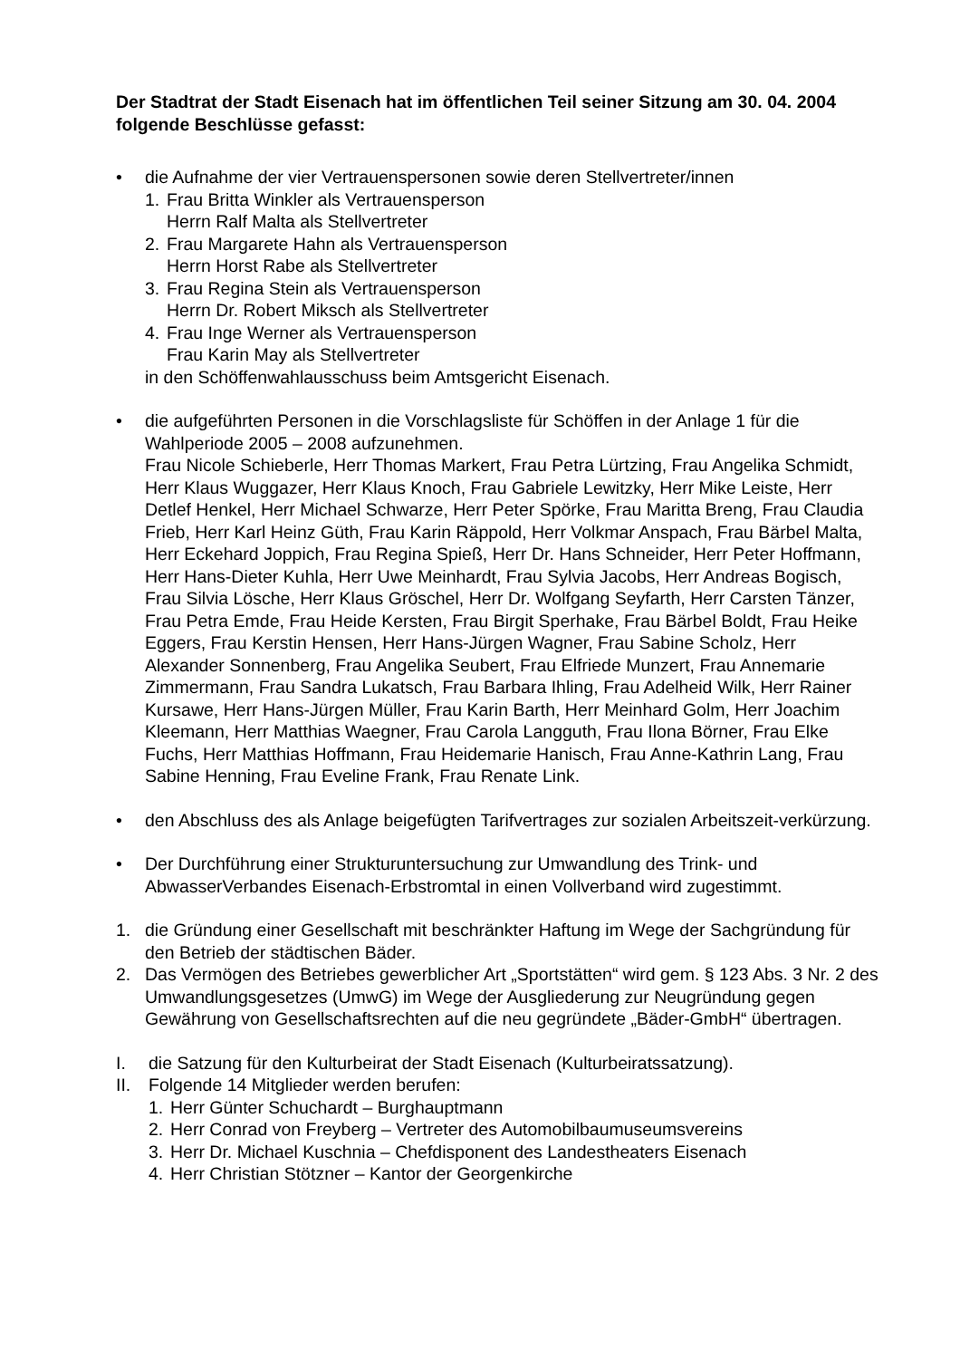Der Stadtrat der Stadt Eisenach hat im öffentlichen Teil seiner Sitzung am 30. 04. 2004 folgende Beschlüsse gefasst:
• die Aufnahme der vier Vertrauenspersonen sowie deren Stellvertreter/innen
1. Frau Britta Winkler als Vertrauensperson
Herrn Ralf Malta als Stellvertreter
2. Frau Margarete Hahn als Vertrauensperson
Herrn Horst Rabe als Stellvertreter
3. Frau Regina Stein als Vertrauensperson
Herrn Dr. Robert Miksch als Stellvertreter
4. Frau Inge Werner als Vertrauensperson
Frau Karin May als Stellvertreter
in den Schöffenwahlausschuss beim Amtsgericht Eisenach.
• die aufgeführten Personen in die Vorschlagsliste für Schöffen in der Anlage 1 für die Wahlperiode 2005 – 2008 aufzunehmen.
Frau Nicole Schieberle, Herr Thomas Markert, Frau Petra Lürtzing, Frau Angelika Schmidt, Herr Klaus Wuggazer, Herr Klaus Knoch, Frau Gabriele Lewitzky, Herr Mike Leiste, Herr Detlef Henkel, Herr Michael Schwarze, Herr Peter Spörke, Frau Maritta Breng, Frau Claudia Frieb, Herr Karl Heinz Güth, Frau Karin Räppold, Herr Volkmar Anspach, Frau Bärbel Malta, Herr Eckehard Joppich, Frau Regina Spieß, Herr Dr. Hans Schneider, Herr Peter Hoffmann, Herr Hans-Dieter Kuhla, Herr Uwe Meinhardt, Frau Sylvia Jacobs, Herr Andreas Bogisch, Frau Silvia Lösche, Herr Klaus Gröschel, Herr Dr. Wolfgang Seyfarth, Herr Carsten Tänzer, Frau Petra Emde, Frau Heide Kersten, Frau Birgit Sperhake, Frau Bärbel Boldt, Frau Heike Eggers, Frau Kerstin Hensen, Herr Hans-Jürgen Wagner, Frau Sabine Scholz, Herr Alexander Sonnenberg, Frau Angelika Seubert, Frau Elfriede Munzert, Frau Annemarie Zimmermann, Frau Sandra Lukatsch, Frau Barbara Ihling, Frau Adelheid Wilk, Herr Rainer Kursawe, Herr Hans-Jürgen Müller, Frau Karin Barth, Herr Meinhard Golm, Herr Joachim Kleemann, Herr Matthias Waegner, Frau Carola Langguth, Frau Ilona Börner, Frau Elke Fuchs, Herr Matthias Hoffmann, Frau Heidemarie Hanisch, Frau Anne-Kathrin Lang, Frau Sabine Henning, Frau Eveline Frank, Frau Renate Link.
• den Abschluss des als Anlage beigefügten Tarifvertrages zur sozialen Arbeitszeit-verkürzung.
• Der Durchführung einer Strukturuntersuchung zur Umwandlung des Trink- und AbwasserVerbandes Eisenach-Erbstromtal in einen Vollverband wird zugestimmt.
1. die Gründung einer Gesellschaft mit beschränkter Haftung im Wege der Sachgründung für den Betrieb der städtischen Bäder.
2. Das Vermögen des Betriebes gewerblicher Art „Sportstätten“ wird gem. § 123 Abs. 3 Nr. 2 des Umwandlungsgesetzes (UmwG) im Wege der Ausgliederung zur Neugründung gegen Gewährung von Gesellschaftsrechten auf die neu gegründete „Bäder-GmbH“ übertragen.
I. die Satzung für den Kulturbeirat der Stadt Eisenach (Kulturbeiratssatzung).
II. Folgende 14 Mitglieder werden berufen:
1. Herr Günter Schuchardt – Burghauptmann
2. Herr Conrad von Freyberg – Vertreter des Automobilbaumuseumsvereins
3. Herr Dr. Michael Kuschnia – Chefdisponent des Landestheaters Eisenach
4. Herr Christian Stötzner – Kantor der Georgenkirche